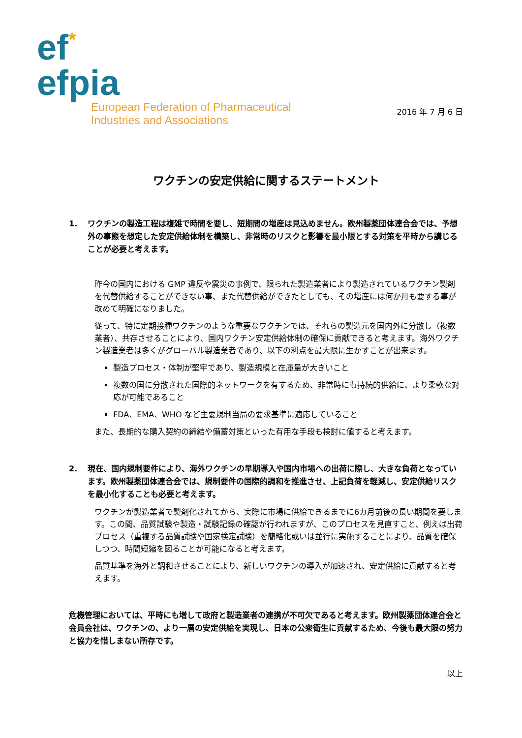ef*
efpia
European Federation of Pharmaceutical
Industries and Associations
2016 年 7 月 6 日
ワクチンの安定供給に関するステートメント
1. ワクチンの製造工程は複雑で時間を要し、短期間の増産は見込めません。欧州製薬団体連合会では、予想外の事態を想定した安定供給体制を構築し、非常時のリスクと影響を最小限とする対策を平時から講じることが必要と考えます。
昨今の国内における GMP 違反や震災の事例で、限られた製造業者により製造されているワクチン製剤を代替供給することができない事、また代替供給ができたとしても、その増産には何か月も要する事が改めて明確になりました。
従って、特に定期接種ワクチンのような重要なワクチンでは、それらの製造元を国内外に分散し（複数業者）、共存させることにより、国内ワクチン安定供給体制の確保に貢献できると考えます。海外ワクチン製造業者は多くがグローバル製造業者であり、以下の利点を最大限に生かすことが出来ます。
製造プロセス・体制が堅牢であり、製造規模と在庫量が大きいこと
複数の国に分散された国際的ネットワークを有するため、非常時にも持続的供給に、より柔軟な対応が可能であること
FDA、EMA、WHO など主要規制当局の要求基準に適応していること
また、長期的な購入契約の締結や備蓄対策といった有用な手段も検討に値すると考えます。
2. 現在、国内規制要件により、海外ワクチンの早期導入や国内市場への出荷に際し、大きな負荷となっています。欧州製薬団体連合会では、規制要件の国際的調和を推進させ、上記負荷を軽減し、安定供給リスクを最小化することも必要と考えます。
ワクチンが製造業者で製剤化されてから、実際に市場に供給できるまでに6カ月前後の長い期間を要します。この間、品質試験や製造・試験記録の確認が行われますが、このプロセスを見直すこと、例えば出荷プロセス（重複する品質試験や国家検定試験）を簡略化或いは並行に実施することにより、品質を確保しつつ、時間短縮を図ることが可能になると考えます。
品質基準を海外と調和させることにより、新しいワクチンの導入が加速され、安定供給に貢献すると考えます。
危機管理においては、平時にも増して政府と製造業者の連携が不可欠であると考えます。欧州製薬団体連合会と会員会社は、ワクチンの、より一層の安定供給を実現し、日本の公衆衛生に貢献するため、今後も最大限の努力と協力を惜しまない所存です。
以上